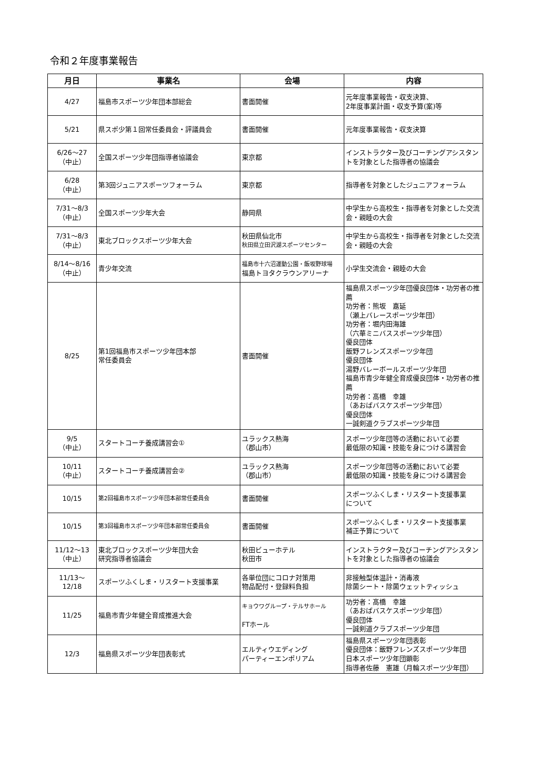令和２年度事業報告
| 月日 | 事業名 | 会場 | 内容 |
| --- | --- | --- | --- |
| 4/27 | 福島市スポーツ少年団本部総会 | 書面開催 | 元年度事業報告・収支決算、 2年度事業計画・収支予算(案)等 |
| 5/21 | 県スポ少第１回常任委員会・評議員会 | 書面開催 | 元年度事業報告・収支決算 |
| 6/26～27 （中止） | 全国スポーツ少年団指導者協議会 | 東京都 | インストラクター及びコーチングアシスタントを対象とした指導者の協議会 |
| 6/28 （中止） | 第3回ジュニアスポーツフォーラム | 東京都 | 指導者を対象としたジュニアフォーラム |
| 7/31～8/3 （中止） | 全国スポーツ少年大会 | 静岡県 | 中学生から高校生・指導者を対象とした交流会・親睦の大会 |
| 7/31～8/3 （中止） | 東北ブロックスポーツ少年大会 | 秋田県仙北市 秋田県立田沢湖スポーツセンター | 中学生から高校生・指導者を対象とした交流会・親睦の大会 |
| 8/14～8/16 （中止） | 青少年交流 | 福島市十六沼運動公園・飯坂野球場 福島トヨタクラウンアリーナ | 小学生交流会・親睦の大会 |
| 8/25 | 第1回福島市スポーツ少年団本部 常任委員会 | 書面開催 | 福島県スポーツ少年団優良団体・功労者の推薦 功労者：熊坂 嘉延 （瀬上バレースポーツ少年団） 功労者：堀内田海雄 （六華ミニバススポーツ少年団） 優良団体 飯野フレンズスポーツ少年団 優良団体 湯野バレーボールスポーツ少年団 福島市青少年健全育成優良団体・功労者の推薦 功労者：髙橋 幸雄 （あおばバスケスポーツ少年団） 優良団体 一誠剣道クラブスポーツ少年団 |
| 9/5 （中止） | スタートコーチ養成講習会① | ユラックス熱海 （郡山市） | スポーツ少年団等の活動において必要 最低限の知識・技能を身につける講習会 |
| 10/11 （中止） | スタートコーチ養成講習会② | ユラックス熱海 （郡山市） | スポーツ少年団等の活動において必要 最低限の知識・技能を身につける講習会 |
| 10/15 | 第2回福島市スポーツ少年団本部常任委員会 | 書面開催 | スポーツふくしま・リスタート支援事業 について |
| 10/15 | 第3回福島市スポーツ少年団本部常任委員会 | 書面開催 | スポーツふくしま・リスタート支援事業 補正予算について |
| 11/12～13 （中止） | 東北ブロックスポーツ少年団大会 研究指導者協議会 | 秋田ビューホテル 秋田市 | インストラクター及びコーチングアシスタントを対象とした指導者の協議会 |
| 11/13～ 12/18 | スポーツふくしま・リスタート支援事業 | 各単位団にコロナ対策用 物品配付・登録料負担 | 非接触型体温計・消毒液 除菌シート・除菌ウェットティッシュ |
| 11/25 | 福島市青少年健全育成推進大会 | キョウワグループ・テルサホール FTホール | 功労者：髙橋 幸雄 （あおばバスケスポーツ少年団） 優良団体 一誠剣道クラブスポーツ少年団 |
| 12/3 | 福島県スポーツ少年団表彰式 | エルティウエディング パーティーエンポリアム | 福島県スポーツ少年団表彰 優良団体：飯野フレンズスポーツ少年団 日本スポーツ少年団顕彰 指導者佐藤 憲雄（月輪スポーツ少年団） |